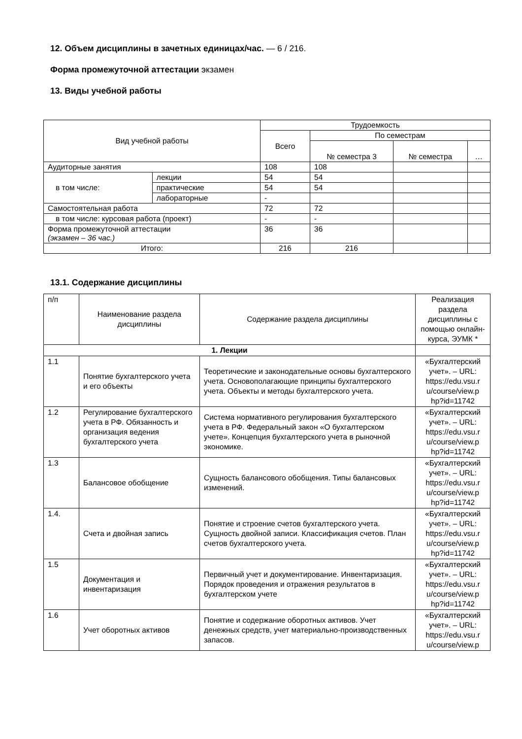12. Объем дисциплины в зачетных единицах/час. — 6 / 216.
Форма промежуточной аттестации экзамен
13. Виды учебной работы
| Вид учебной работы | | Трудоемкость | | | |
| --- | --- | --- | --- | --- | --- |
| | | Всего | По семестрам | | |
| | | | № семестра 3 | № семестра | … |
| Аудиторные занятия | | 108 | 108 | | |
| в том числе: | лекции | 54 | 54 | | |
| | практические | 54 | 54 | | |
| | лабораторные | - | | | |
| Самостоятельная работа | | 72 | 72 | | |
| в том числе: курсовая работа (проект) | | - | - | | |
| Форма промежуточной аттестации (экзамен – 36 час.) | | 36 | 36 | | |
| Итого: | | 216 | 216 | | |
13.1. Содержание дисциплины
| п/п | Наименование раздела дисциплины | Содержание раздела дисциплины | Реализация раздела дисциплины с помощью онлайн-курса, ЭУМК * |
| 1. Лекции | | | |
| 1.1 | Понятие бухгалтерского учета и его объекты | Теоретические и законодательные основы бухгалтерского учета. Основополагающие принципы бухгалтерского учета. Объекты и методы бухгалтерского учета. | «Бухгалтерский учет». – URL: https://edu.vsu.r u/course/view.p hp?id=11742 |
| 1.2 | Регулирование бухгалтерского учета в РФ. Обязанность и организация ведения бухгалтерского учета | Система нормативного регулирования бухгалтерского учета в РФ. Федеральный закон «О бухгалтерском учете». Концепция бухгалтерского учета в рыночной экономике. | «Бухгалтерский учет». – URL: https://edu.vsu.r u/course/view.p hp?id=11742 |
| 1.3 | Балансовое обобщение | Сущность балансового обобщения. Типы балансовых изменений. | «Бухгалтерский учет». – URL: https://edu.vsu.r u/course/view.p hp?id=11742 |
| 1.4. | Счета и двойная запись | Понятие и строение счетов бухгалтерского учета. Сущность двойной записи. Классификация счетов. План счетов бухгалтерского учета. | «Бухгалтерский учет». – URL: https://edu.vsu.r u/course/view.p hp?id=11742 |
| 1.5 | Документация и инвентаризация | Первичный учет и документирование. Инвентаризация. Порядок проведения и отражения результатов в бухгалтерском учете | «Бухгалтерский учет». – URL: https://edu.vsu.r u/course/view.p hp?id=11742 |
| 1.6 | Учет оборотных активов | Понятие и содержание оборотных активов. Учет денежных средств, учет материально-производственных запасов. | «Бухгалтерский учет». – URL: https://edu.vsu.r u/course/view.p |